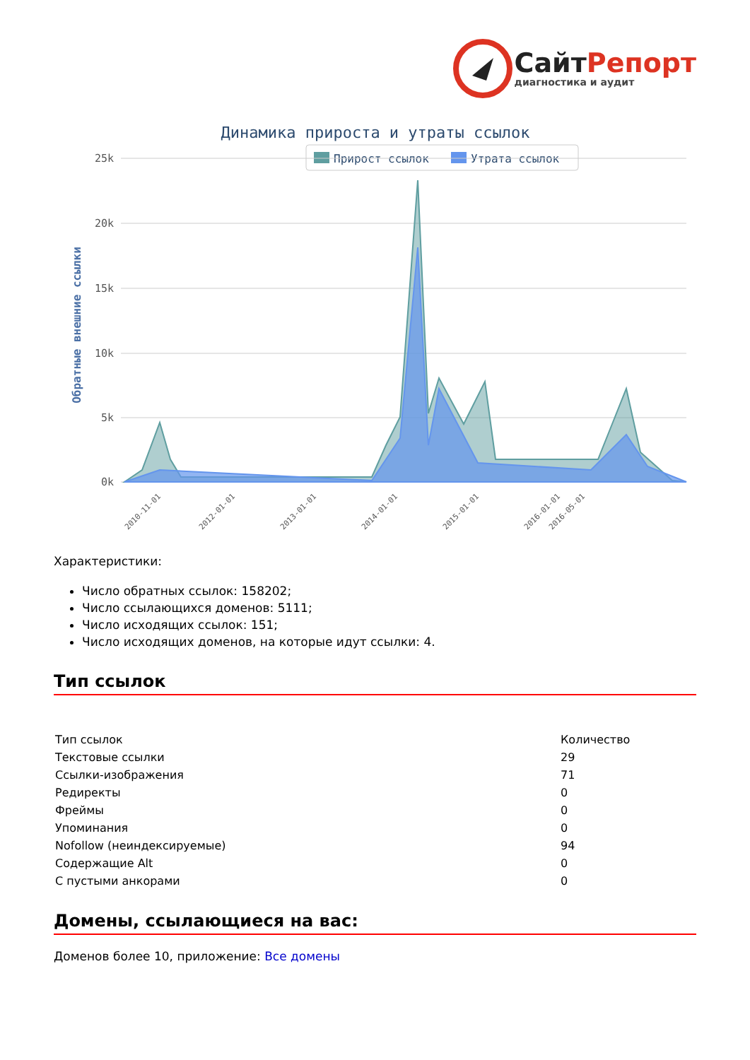Сайт Репорт
диагностика и аудит
Динамика прироста и утраты ссылок
Прирост ссылок
Утрата ссылок
25k
20k
15k
10k
5k
0k
Обратные внешние ссылки
2010-11-01
2012-01-01
2013-01-01
2014-01-01
2015-01-01
2016-01-01
2016-05-01
Характеристики:
Число обратных ссылок: 158202;
Число ссылающихся доменов: 5111;
Число исходящих ссылок: 151;
Число исходящих доменов, на которые идут ссылки: 4.
Тип ссылок
| Тип ссылок | Количество |
| Текстовые ссылки | 29 |
| Ссылки-изображения | 71 |
| Редиректы | 0 |
| Фреймы | 0 |
| Упоминания | 0 |
| Nofollow (неиндексируемые) | 94 |
| Содержащие Alt | 0 |
| С пустыми анкорами | 0 |
Домены, ссылающиеся на вас:
Доменов более 10, приложение: Все домены